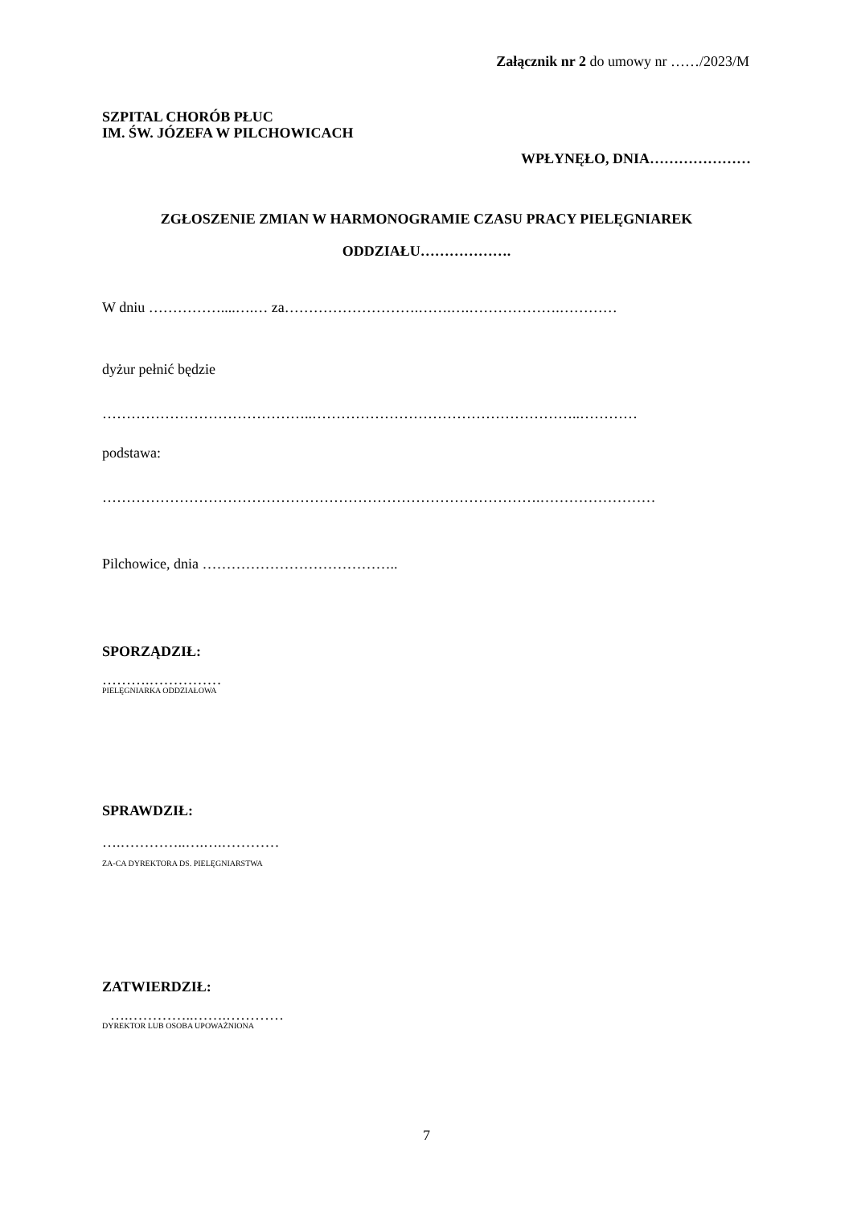Załącznik nr 2 do umowy nr ……/2023/M
SZPITAL CHORÓB PŁUC
IM. ŚW. JÓZEFA W PILCHOWICACH
WPŁYNĘŁO, DNIA…………………
ZGŁOSZENIE ZMIAN W HARMONOGRAMIE CZASU PRACY PIELĘGNIAREK
ODDZIAŁU……………….
W dniu ……………....….… za……………………….…….….……………….…………
dyżur pełnić będzie
……………………………………..………………………………………………..…………
podstawa:
……………………………………………………………………………….……………………
Pilchowice, dnia …………………………………..
SPORZĄDZIŁ:
……….……………
PIELĘGNIARKA ODDZIAŁOWA
SPRAWDZIŁ:
….…………..….….…………
ZA-CA DYREKTORA DS. PIELĘGNIARSTWA
ZATWIERDZIŁ:
….…………..…….…………
DYREKTOR LUB OSOBA UPOWAŻNIONA
7